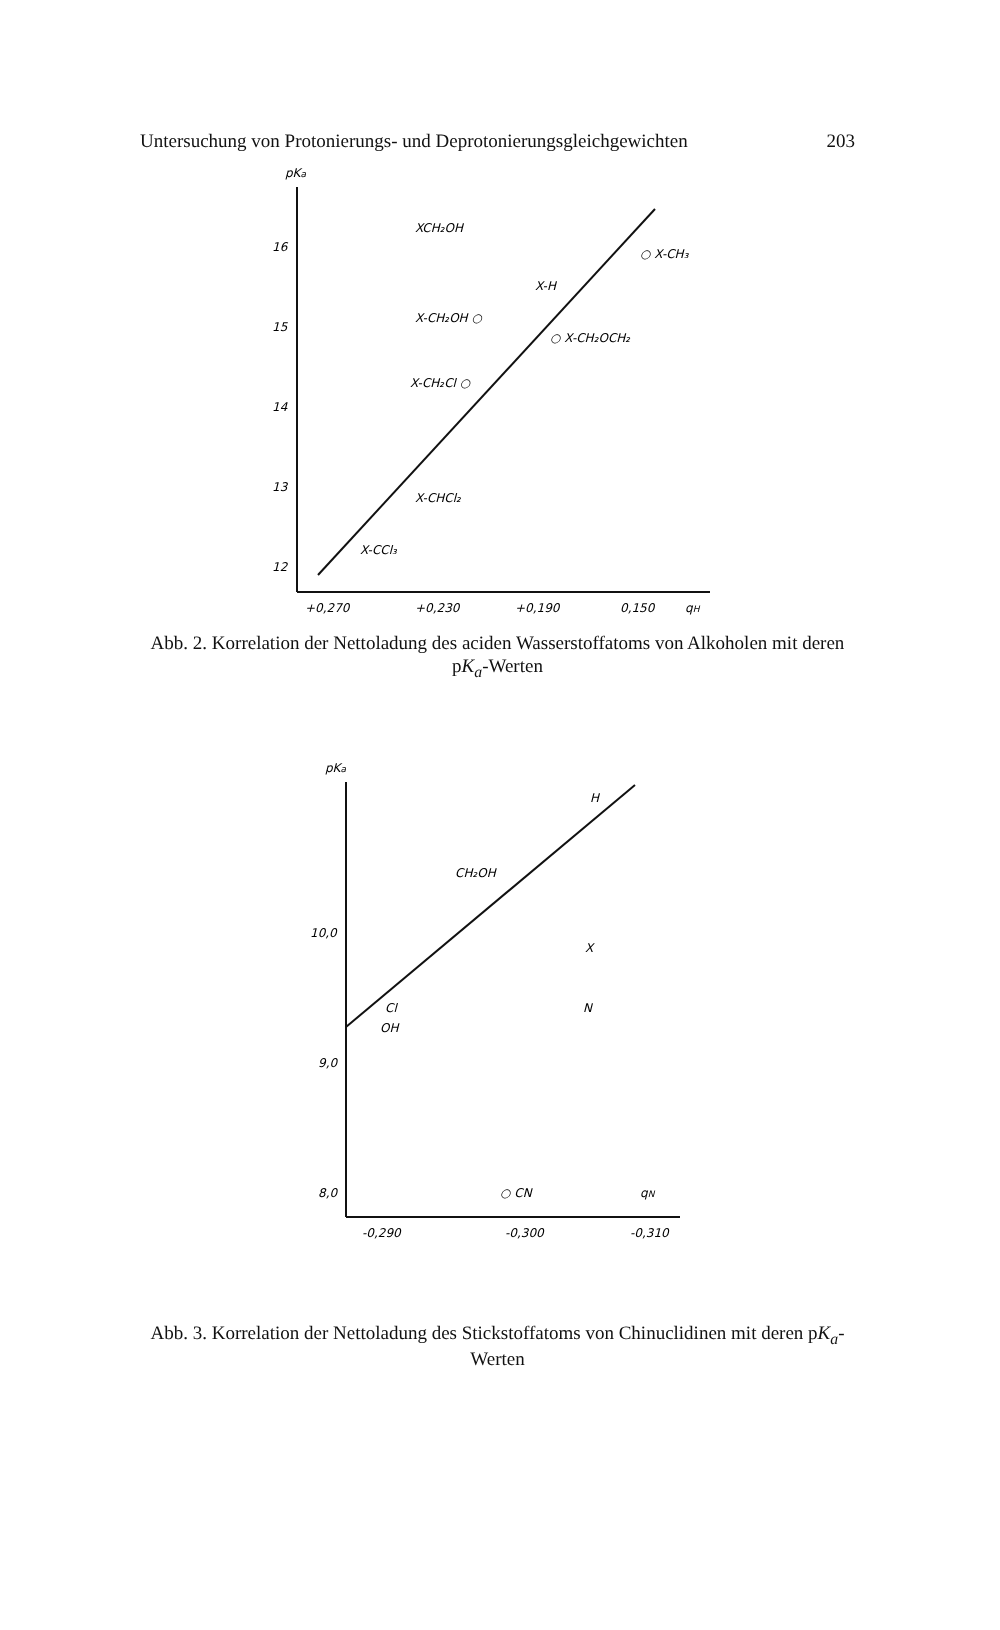Untersuchung von Protonierungs- und Deprotonierungsgleichgewichten 203
pKa
16
15
14
13
12
+0,270
+0,230
+0,190
0,150
qH
XCH₂OH
○ X-CH₃
X-H
X-CH₂OH ○
○ X-CH₂OCH₂
X-CH₂Cl ○
X-CHCl₂
X-CCl₃
Abb. 2. Korrelation der Nettoladung des aciden Wasserstoffatoms von Alkoholen mit deren pK<sub>a</sub>-Werten
pKa
10,0
9,0
8,0
-0,290
-0,300
-0,310
H
CH₂OH
Cl
OH
○ CN
qN
X
N
Abb. 3. Korrelation der Nettoladung des Stickstoffatoms von Chinuclidinen mit deren pK<sub>a</sub>-Werten